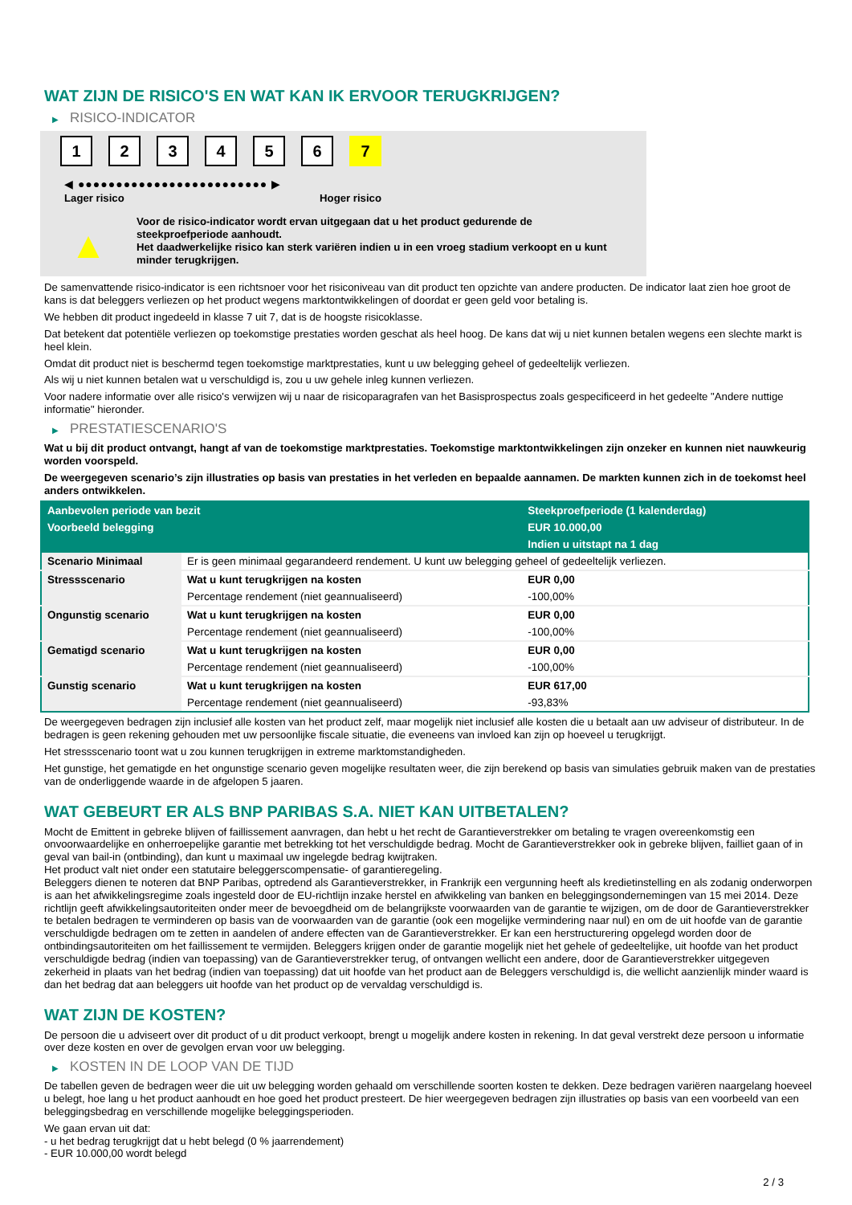WAT ZIJN DE RISICO'S EN WAT KAN IK ERVOOR TERUGKRIJGEN?
▶ RISICO-INDICATOR
1 2 3 4 5 6 7
◀ ●●●●●●●●●●●●●●●●●●●●●●●●● ▶
Lager risico Hoger risico
▲
Voor de risico-indicator wordt ervan uitgegaan dat u het product gedurende de steekproefperiode aanhoudt.
Het daadwerkelijke risico kan sterk variëren indien u in een vroeg stadium verkoopt en u kunt minder terugkrijgen.
De samenvattende risico-indicator is een richtsnoer voor het risiconiveau van dit product ten opzichte van andere producten. De indicator laat zien hoe groot de kans is dat beleggers verliezen op het product wegens marktontwikkelingen of doordat er geen geld voor betaling is.
We hebben dit product ingedeeld in klasse 7 uit 7, dat is de hoogste risicoklasse.
Dat betekent dat potentiële verliezen op toekomstige prestaties worden geschat als heel hoog. De kans dat wij u niet kunnen betalen wegens een slechte markt is heel klein.
Omdat dit product niet is beschermd tegen toekomstige marktprestaties, kunt u uw belegging geheel of gedeeltelijk verliezen.
Als wij u niet kunnen betalen wat u verschuldigd is, zou u uw gehele inleg kunnen verliezen.
Voor nadere informatie over alle risico's verwijzen wij u naar de risicoparagrafen van het Basisprospectus zoals gespecificeerd in het gedeelte "Andere nuttige informatie" hieronder.
▶ PRESTATIESCENARIO'S
Wat u bij dit product ontvangt, hangt af van de toekomstige marktprestaties. Toekomstige marktontwikkelingen zijn onzeker en kunnen niet nauwkeurig worden voorspeld.
De weergegeven scenario’s zijn illustraties op basis van prestaties in het verleden en bepaalde aannamen. De markten kunnen zich in de toekomst heel anders ontwikkelen.
| Aanbevolen periode van bezit | | Steekproefperiode (1 kalenderdag) |
| --- | --- | --- |
| Voorbeeld belegging | | EUR 10.000,00 |
| | | Indien u uitstapt na 1 dag |
| Scenario Minimaal | Er is geen minimaal gegarandeerd rendement. U kunt uw belegging geheel of gedeeltelijk verliezen. | |
| Stressscenario | Wat u kunt terugkrijgen na kosten | EUR 0,00 |
| | Percentage rendement (niet geannualiseerd) | -100,00% |
| Ongunstig scenario | Wat u kunt terugkrijgen na kosten | EUR 0,00 |
| | Percentage rendement (niet geannualiseerd) | -100,00% |
| Gematigd scenario | Wat u kunt terugkrijgen na kosten | EUR 0,00 |
| | Percentage rendement (niet geannualiseerd) | -100,00% |
| Gunstig scenario | Wat u kunt terugkrijgen na kosten | EUR 617,00 |
| | Percentage rendement (niet geannualiseerd) | -93,83% |
De weergegeven bedragen zijn inclusief alle kosten van het product zelf, maar mogelijk niet inclusief alle kosten die u betaalt aan uw adviseur of distributeur. In de bedragen is geen rekening gehouden met uw persoonlijke fiscale situatie, die eveneens van invloed kan zijn op hoeveel u terugkrijgt.
Het stressscenario toont wat u zou kunnen terugkrijgen in extreme marktomstandigheden.
Het gunstige, het gematigde en het ongunstige scenario geven mogelijke resultaten weer, die zijn berekend op basis van simulaties gebruik maken van de prestaties van de onderliggende waarde in de afgelopen 5 jaaren.
WAT GEBEURT ER ALS BNP PARIBAS S.A. NIET KAN UITBETALEN?
Mocht de Emittent in gebreke blijven of faillissement aanvragen, dan hebt u het recht de Garantieverstrekker om betaling te vragen overeenkomstig een onvoorwaardelijke en onherroepelijke garantie met betrekking tot het verschuldigde bedrag. Mocht de Garantieverstrekker ook in gebreke blijven, failliet gaan of in geval van bail-in (ontbinding), dan kunt u maximaal uw ingelegde bedrag kwijtraken.
Het product valt niet onder een statutaire beleggerscompensatie- of garantieregeling.
Beleggers dienen te noteren dat BNP Paribas, optredend als Garantieverstrekker, in Frankrijk een vergunning heeft als kredietinstelling en als zodanig onderworpen is aan het afwikkelingsregime zoals ingesteld door de EU-richtlijn inzake herstel en afwikkeling van banken en beleggingsondernemingen van 15 mei 2014. Deze richtlijn geeft afwikkelingsautoriteiten onder meer de bevoegdheid om de belangrijkste voorwaarden van de garantie te wijzigen, om de door de Garantieverstrekker te betalen bedragen te verminderen op basis van de voorwaarden van de garantie (ook een mogelijke vermindering naar nul) en om de uit hoofde van de garantie verschuldigde bedragen om te zetten in aandelen of andere effecten van de Garantieverstrekker. Er kan een herstructurering opgelegd worden door de ontbindingsautoriteiten om het faillissement te vermijden. Beleggers krijgen onder de garantie mogelijk niet het gehele of gedeeltelijke, uit hoofde van het product verschuldigde bedrag (indien van toepassing) van de Garantieverstrekker terug, of ontvangen wellicht een andere, door de Garantieverstrekker uitgegeven zekerheid in plaats van het bedrag (indien van toepassing) dat uit hoofde van het product aan de Beleggers verschuldigd is, die wellicht aanzienlijk minder waard is dan het bedrag dat aan beleggers uit hoofde van het product op de vervaldag verschuldigd is.
WAT ZIJN DE KOSTEN?
De persoon die u adviseert over dit product of u dit product verkoopt, brengt u mogelijk andere kosten in rekening. In dat geval verstrekt deze persoon u informatie over deze kosten en over de gevolgen ervan voor uw belegging.
▶ KOSTEN IN DE LOOP VAN DE TIJD
De tabellen geven de bedragen weer die uit uw belegging worden gehaald om verschillende soorten kosten te dekken. Deze bedragen variëren naargelang hoeveel u belegt, hoe lang u het product aanhoudt en hoe goed het product presteert. De hier weergegeven bedragen zijn illustraties op basis van een voorbeeld van een beleggingsbedrag en verschillende mogelijke beleggingsperioden.
We gaan ervan uit dat:
- u het bedrag terugkrijgt dat u hebt belegd (0 % jaarrendement)
- EUR 10.000,00 wordt belegd
2 / 3